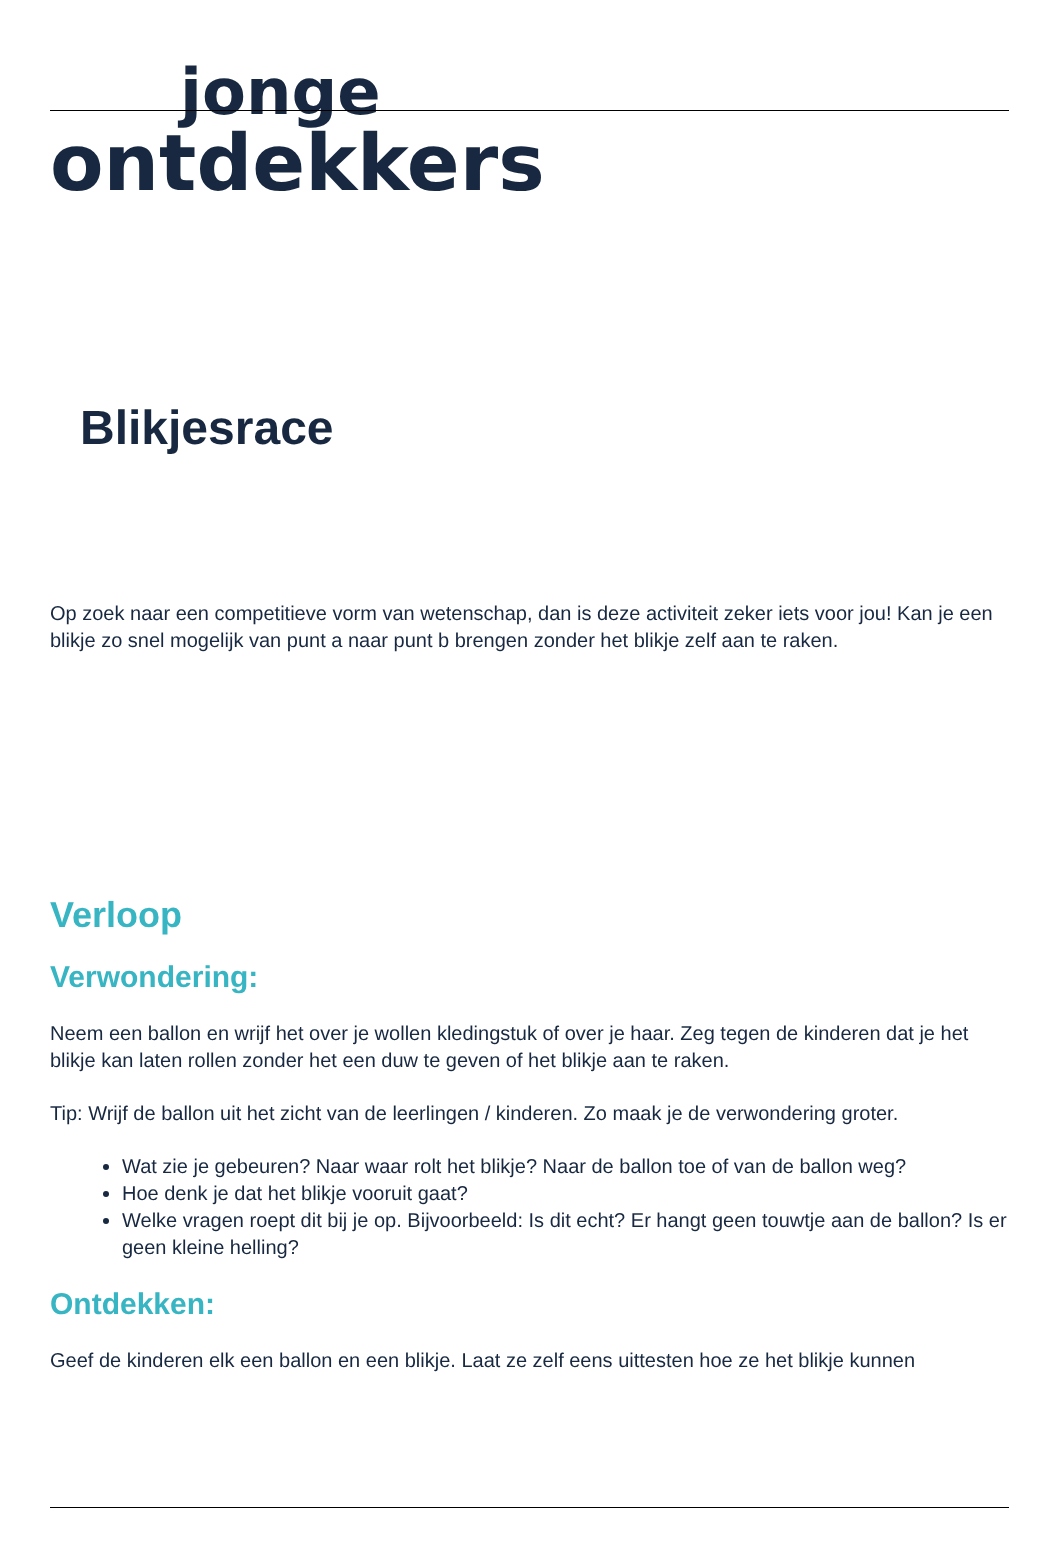jonge
ontdekkers
Blikjesrace
Op zoek naar een competitieve vorm van wetenschap, dan is deze activiteit zeker iets voor jou! Kan je een blikje zo snel mogelijk van punt a naar punt b brengen zonder het blikje zelf aan te raken.
Verloop
Verwondering:
Neem een ballon en wrijf het over je wollen kledingstuk of over je haar. Zeg tegen de kinderen dat je het blikje kan laten rollen zonder het een duw te geven of het blikje aan te raken.
Tip: Wrijf de ballon uit het zicht van de leerlingen / kinderen. Zo maak je de verwondering groter.
Wat zie je gebeuren? Naar waar rolt het blikje? Naar de ballon toe of van de ballon weg?
Hoe denk je dat het blikje vooruit gaat?
Welke vragen roept dit bij je op. Bijvoorbeeld: Is dit echt? Er hangt geen touwtje aan de ballon? Is er geen kleine helling?
Ontdekken:
Geef de kinderen elk een ballon en een blikje. Laat ze zelf eens uittesten hoe ze het blikje kunnen